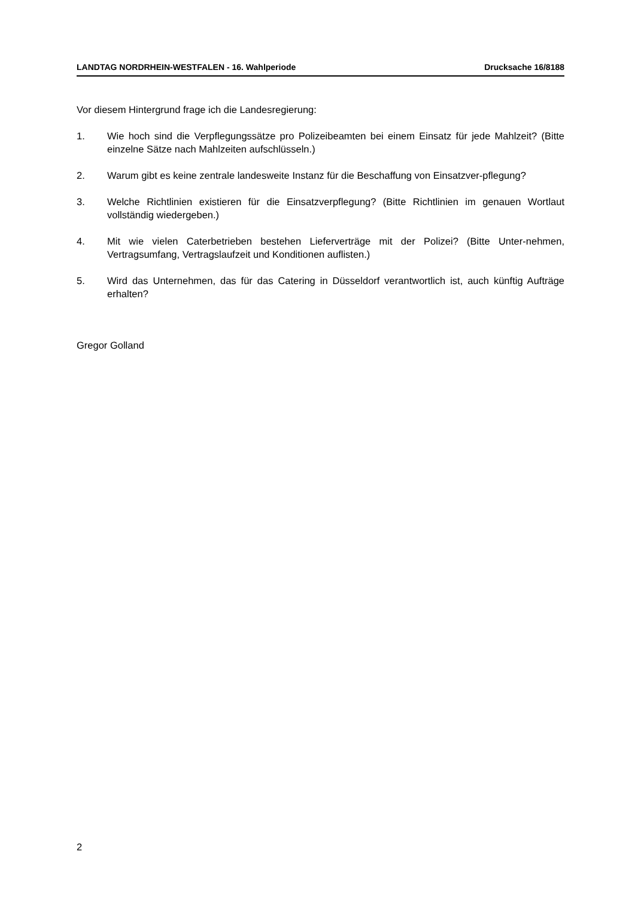LANDTAG NORDRHEIN-WESTFALEN - 16. Wahlperiode Drucksache 16/8188
Vor diesem Hintergrund frage ich die Landesregierung:
1. Wie hoch sind die Verpflegungssätze pro Polizeibeamten bei einem Einsatz für jede Mahlzeit? (Bitte einzelne Sätze nach Mahlzeiten aufschlüsseln.)
2. Warum gibt es keine zentrale landesweite Instanz für die Beschaffung von Einsatzver-pflegung?
3. Welche Richtlinien existieren für die Einsatzverpflegung? (Bitte Richtlinien im genauen Wortlaut vollständig wiedergeben.)
4. Mit wie vielen Caterbetrieben bestehen Lieferverträge mit der Polizei? (Bitte Unter-nehmen, Vertragsumfang, Vertragslaufzeit und Konditionen auflisten.)
5. Wird das Unternehmen, das für das Catering in Düsseldorf verantwortlich ist, auch künftig Aufträge erhalten?
Gregor Golland
2